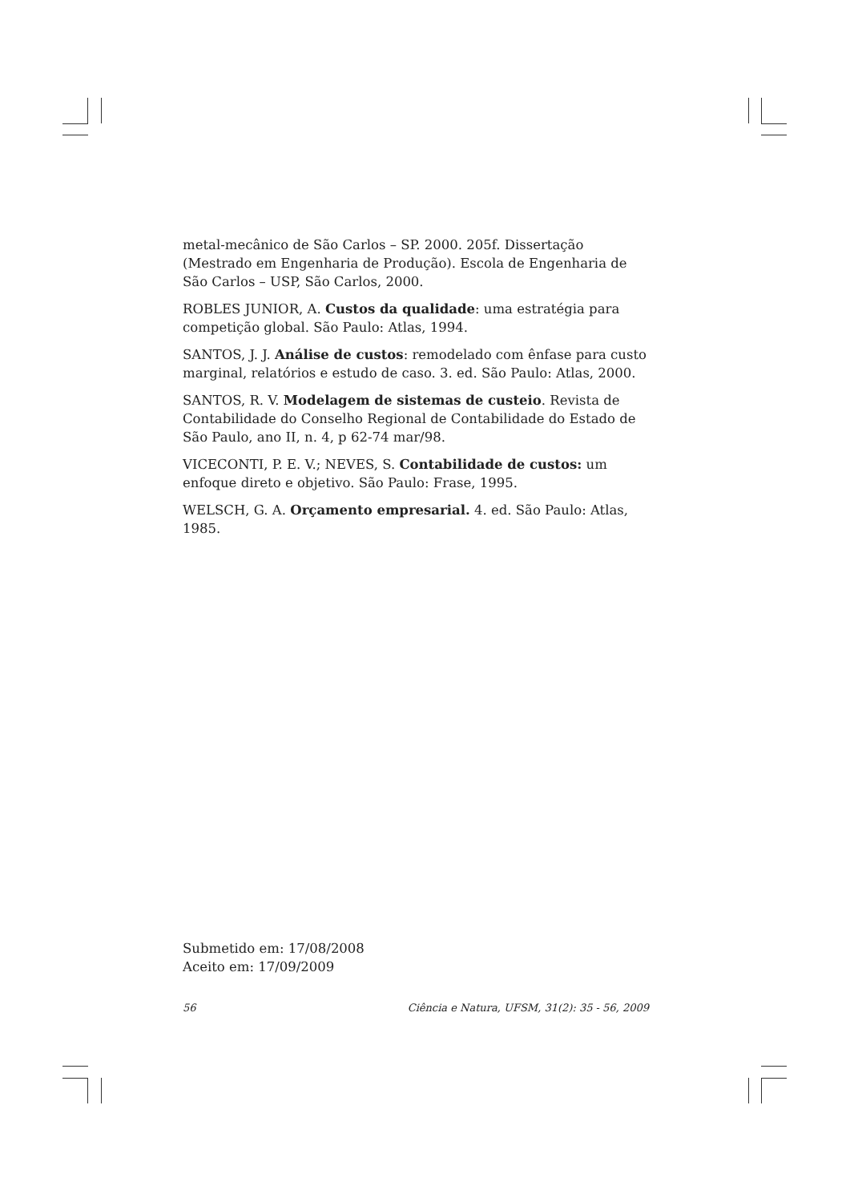metal-mecânico de São Carlos – SP. 2000. 205f. Dissertação (Mestrado em Engenharia de Produção). Escola de Engenharia de São Carlos – USP, São Carlos, 2000.
ROBLES JUNIOR, A. Custos da qualidade: uma estratégia para competição global. São Paulo: Atlas, 1994.
SANTOS, J. J. Análise de custos: remodelado com ênfase para custo marginal, relatórios e estudo de caso. 3. ed. São Paulo: Atlas, 2000.
SANTOS, R. V. Modelagem de sistemas de custeio. Revista de Contabilidade do Conselho Regional de Contabilidade do Estado de São Paulo, ano II, n. 4, p 62-74 mar/98.
VICECONTI, P. E. V.; NEVES, S. Contabilidade de custos: um enfoque direto e objetivo. São Paulo: Frase, 1995.
WELSCH, G. A. Orçamento empresarial. 4. ed. São Paulo: Atlas, 1985.
Submetido em: 17/08/2008
Aceito em: 17/09/2009
56 Ciência e Natura, UFSM, 31(2): 35 - 56, 2009